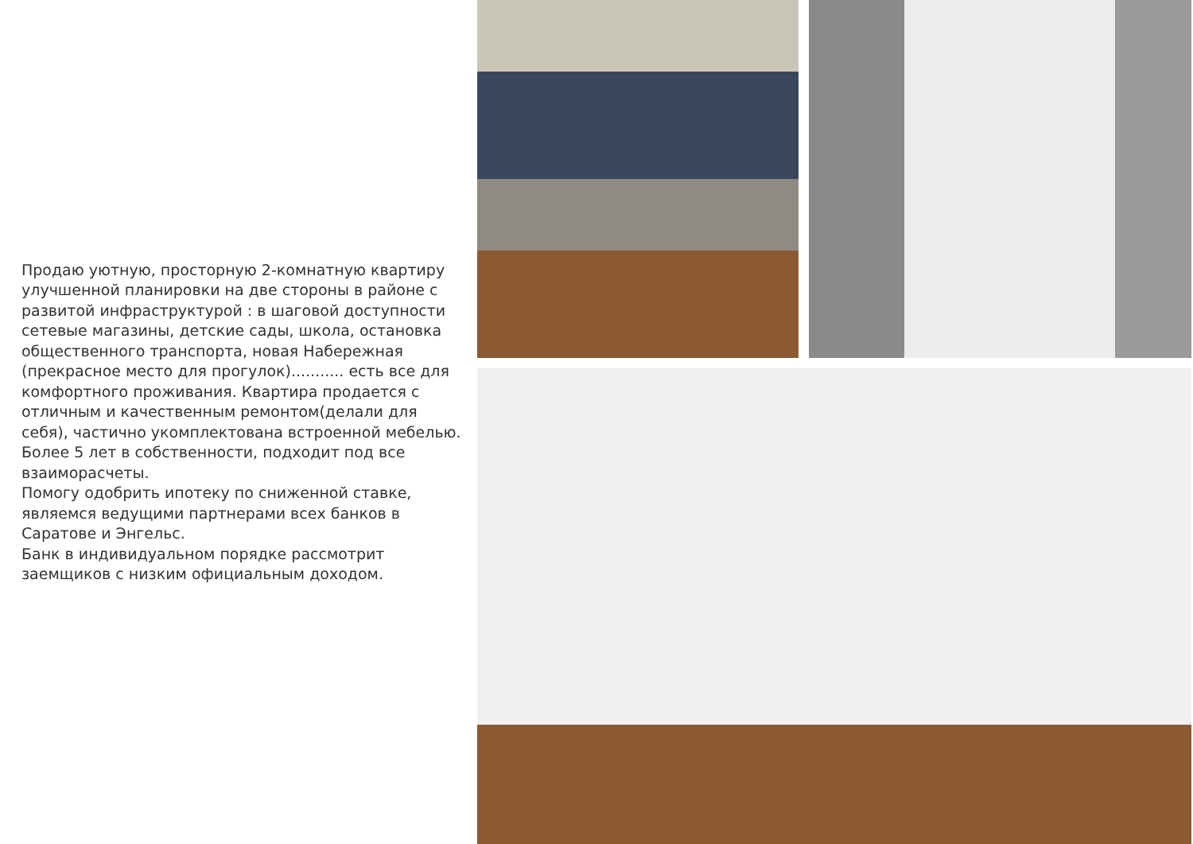Продаю уютную, просторную 2-комнатную квартиру улучшенной планировки на две стороны в районе с развитой инфраструктурой : в шаговой доступности сетевые магазины, детские сады, школа, остановка общественного транспорта, новая Набережная (прекрасное место для прогулок)........... есть все для комфортного проживания. Квартира продается с отличным и качественным ремонтом(делали для себя), частично укомплектована встроенной мебелью. Более 5 лет в собственности, подходит под все взаиморасчеты.
Помогу одобрить ипотеку по сниженной ставке, являемся ведущими партнерами всех банков в Саратове и Энгельс.
Банк в индивидуальном порядке рассмотрит заемщиков с низким официальным доходом.